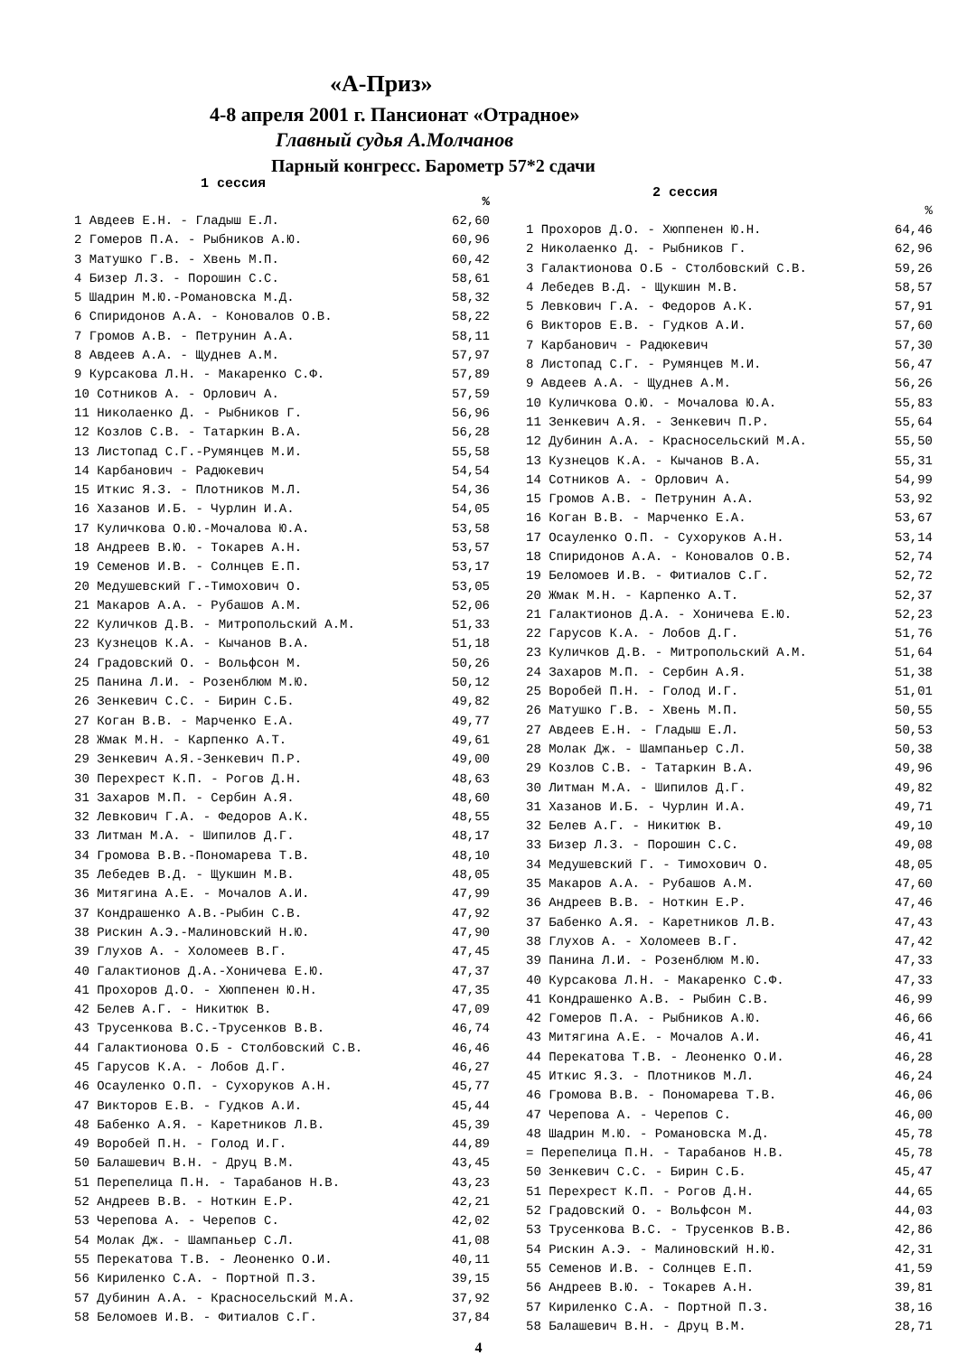«А-Приз»
4-8 апреля 2001 г. Пансионат «Отрадное»
Главный судья А.Молчанов
Парный конгресс. Барометр 57*2 сдачи
1 сессия
| | % |
| 1 Авдеев Е.Н. - Гладыш Е.Л. | 62,60 |
| 2 Гомеров П.А. - Рыбников А.Ю. | 60,96 |
| 3 Матушко Г.В. - Хвень М.П. | 60,42 |
| 4 Бизер Л.З. - Порошин С.С. | 58,61 |
| 5 Шадрин М.Ю.-Романовска М.Д. | 58,32 |
| 6 Спиридонов А.А. - Коновалов О.В. | 58,22 |
| 7 Громов А.В. - Петрунин А.А. | 58,11 |
| 8 Авдеев А.А. - Щуднев А.М. | 57,97 |
| 9 Курсакова Л.Н. - Макаренко С.Ф. | 57,89 |
| 10 Сотников А. - Орлович А. | 57,59 |
| 11 Николаенко Д. - Рыбников Г. | 56,96 |
| 12 Козлов С.В. - Татаркин В.А. | 56,28 |
| 13 Листопад С.Г.-Румянцев М.И. | 55,58 |
| 14 Карбанович - Радюкевич | 54,54 |
| 15 Иткис Я.З. - Плотников М.Л. | 54,36 |
| 16 Хазанов И.Б. - Чурлин И.А. | 54,05 |
| 17 Куличкова О.Ю.-Мочалова Ю.А. | 53,58 |
| 18 Андреев В.Ю. - Токарев А.Н. | 53,57 |
| 19 Семенов И.В. - Солнцев Е.П. | 53,17 |
| 20 Медушевский Г.-Тимохович О. | 53,05 |
| 21 Макаров А.А. - Рубашов А.М. | 52,06 |
| 22 Куличков Д.В. - Митропольский А.М. | 51,33 |
| 23 Кузнецов К.А. - Кычанов В.А. | 51,18 |
| 24 Градовский О. - Вольфсон М. | 50,26 |
| 25 Панина Л.И. - Розенблюм М.Ю. | 50,12 |
| 26 Зенкевич С.С. - Бирин С.Б. | 49,82 |
| 27 Коган В.В. - Марченко Е.А. | 49,77 |
| 28 Жмак М.Н. - Карпенко А.Т. | 49,61 |
| 29 Зенкевич А.Я.-Зенкевич П.Р. | 49,00 |
| 30 Перехрест К.П. - Рогов Д.Н. | 48,63 |
| 31 Захаров М.П. - Сербин А.Я. | 48,60 |
| 32 Левкович Г.А. - Федоров А.К. | 48,55 |
| 33 Литман М.А. - Шипилов Д.Г. | 48,17 |
| 34 Громова В.В.-Пономарева Т.В. | 48,10 |
| 35 Лебедев В.Д. - Щукшин М.В. | 48,05 |
| 36 Митягина А.Е. - Мочалов А.И. | 47,99 |
| 37 Кондрашенко А.В.-Рыбин С.В. | 47,92 |
| 38 Рискин А.Э.-Малиновский Н.Ю. | 47,90 |
| 39 Глухов А. - Холомеев В.Г. | 47,45 |
| 40 Галактионов Д.А.-Хоничева Е.Ю. | 47,37 |
| 41 Прохоров Д.О. - Хюппенен Ю.Н. | 47,35 |
| 42 Белев А.Г. - Никитюк В. | 47,09 |
| 43 Трусенкова В.С.-Трусенков В.В. | 46,74 |
| 44 Галактионова О.Б - Столбовский С.В. | 46,46 |
| 45 Гарусов К.А. - Лобов Д.Г. | 46,27 |
| 46 Осауленко О.П. - Сухоруков А.Н. | 45,77 |
| 47 Викторов Е.В. - Гудков А.И. | 45,44 |
| 48 Бабенко А.Я. - Каретников Л.В. | 45,39 |
| 49 Воробей П.Н. - Голод И.Г. | 44,89 |
| 50 Балашевич В.Н. - Друц В.М. | 43,45 |
| 51 Перепелица П.Н. - Тарабанов Н.В. | 43,23 |
| 52 Андреев В.В. - Ноткин Е.Р. | 42,21 |
| 53 Черепова А. - Черепов С. | 42,02 |
| 54 Молак Дж. - Шампаньер С.Л. | 41,08 |
| 55 Перекатова Т.В. - Леоненко О.И. | 40,11 |
| 56 Кириленко С.А. - Портной П.З. | 39,15 |
| 57 Дубинин А.А. - Красносельский М.А. | 37,92 |
| 58 Беломоев И.В. - Фитиалов С.Г. | 37,84 |
2 сессия
| | % |
| 1 Прохоров Д.О. - Хюппенен Ю.Н. | 64,46 |
| 2 Николаенко Д. - Рыбников Г. | 62,96 |
| 3 Галактионова О.Б - Столбовский С.В. | 59,26 |
| 4 Лебедев В.Д. - Щукшин М.В. | 58,57 |
| 5 Левкович Г.А. - Федоров А.К. | 57,91 |
| 6 Викторов Е.В. - Гудков А.И. | 57,60 |
| 7 Карбанович - Радюкевич | 57,30 |
| 8 Листопад С.Г. - Румянцев М.И. | 56,47 |
| 9 Авдеев А.А. - Щуднев А.М. | 56,26 |
| 10 Куличкова О.Ю. - Мочалова Ю.А. | 55,83 |
| 11 Зенкевич А.Я. - Зенкевич П.Р. | 55,64 |
| 12 Дубинин А.А. - Красносельский М.А. | 55,50 |
| 13 Кузнецов К.А. - Кычанов В.А. | 55,31 |
| 14 Сотников А. - Орлович А. | 54,99 |
| 15 Громов А.В. - Петрунин А.А. | 53,92 |
| 16 Коган В.В. - Марченко Е.А. | 53,67 |
| 17 Осауленко О.П. - Сухоруков А.Н. | 53,14 |
| 18 Спиридонов А.А. - Коновалов О.В. | 52,74 |
| 19 Беломоев И.В. - Фитиалов С.Г. | 52,72 |
| 20 Жмак М.Н. - Карпенко А.Т. | 52,37 |
| 21 Галактионов Д.А. - Хоничева Е.Ю. | 52,23 |
| 22 Гарусов К.А. - Лобов Д.Г. | 51,76 |
| 23 Куличков Д.В. - Митропольский А.М. | 51,64 |
| 24 Захаров М.П. - Сербин А.Я. | 51,38 |
| 25 Воробей П.Н. - Голод И.Г. | 51,01 |
| 26 Матушко Г.В. - Хвень М.П. | 50,55 |
| 27 Авдеев Е.Н. - Гладыш Е.Л. | 50,53 |
| 28 Молак Дж. - Шампаньер С.Л. | 50,38 |
| 29 Козлов С.В. - Татаркин В.А. | 49,96 |
| 30 Литман М.А. - Шипилов Д.Г. | 49,82 |
| 31 Хазанов И.Б. - Чурлин И.А. | 49,71 |
| 32 Белев А.Г. - Никитюк В. | 49,10 |
| 33 Бизер Л.З. - Порошин С.С. | 49,08 |
| 34 Медушевский Г. - Тимохович О. | 48,05 |
| 35 Макаров А.А. - Рубашов А.М. | 47,60 |
| 36 Андреев В.В. - Ноткин Е.Р. | 47,46 |
| 37 Бабенко А.Я. - Каретников Л.В. | 47,43 |
| 38 Глухов А. - Холомеев В.Г. | 47,42 |
| 39 Панина Л.И. - Розенблюм М.Ю. | 47,33 |
| 40 Курсакова Л.Н. - Макаренко С.Ф. | 47,33 |
| 41 Кондрашенко А.В. - Рыбин С.В. | 46,99 |
| 42 Гомеров П.А. - Рыбников А.Ю. | 46,66 |
| 43 Митягина А.Е. - Мочалов А.И. | 46,41 |
| 44 Перекатова Т.В. - Леоненко О.И. | 46,28 |
| 45 Иткис Я.З. - Плотников М.Л. | 46,24 |
| 46 Громова В.В. - Пономарева Т.В. | 46,06 |
| 47 Черепова А. - Черепов С. | 46,00 |
| 48 Шадрин М.Ю. - Романовска М.Д. | 45,78 |
| = Перепелица П.Н. - Тарабанов Н.В. | 45,78 |
| 50 Зенкевич С.С. - Бирин С.Б. | 45,47 |
| 51 Перехрест К.П. - Рогов Д.Н. | 44,65 |
| 52 Градовский О. - Вольфсон М. | 44,03 |
| 53 Трусенкова В.С. - Трусенков В.В. | 42,86 |
| 54 Рискин А.Э. - Малиновский Н.Ю. | 42,31 |
| 55 Семенов И.В. - Солнцев Е.П. | 41,59 |
| 56 Андреев В.Ю. - Токарев А.Н. | 39,81 |
| 57 Кириленко С.А. - Портной П.З. | 38,16 |
| 58 Балашевич В.Н. - Друц В.М. | 28,71 |
4